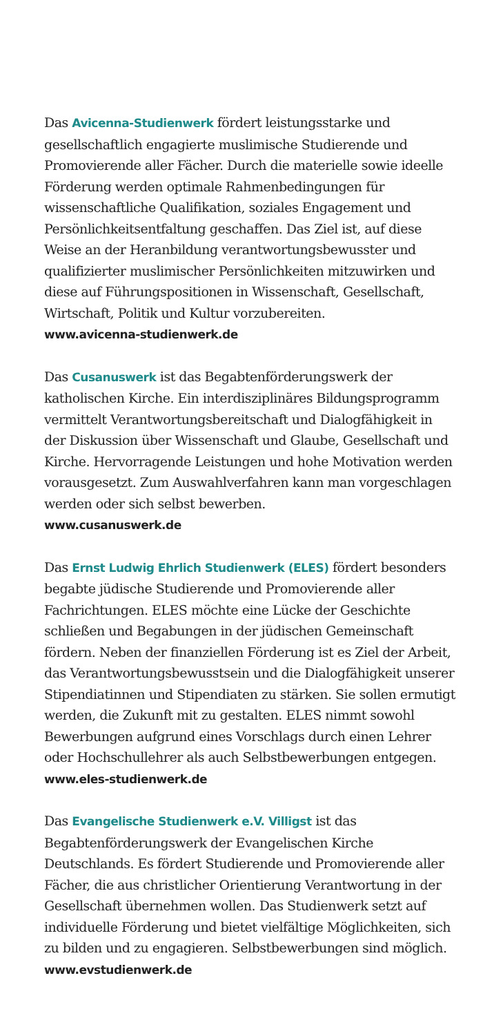Das Avicenna-Studienwerk fördert leistungsstarke und gesellschaftlich engagierte muslimische Studierende und Promovierende aller Fächer. Durch die materielle sowie ideelle Förderung werden optimale Rahmenbedingungen für wissenschaftliche Qualifikation, soziales Engagement und Persönlichkeitsentfaltung geschaffen. Das Ziel ist, auf diese Weise an der Heranbildung verantwortungsbewusster und qualifizierter muslimischer Persönlichkeiten mitzuwirken und diese auf Führungspositionen in Wissenschaft, Gesellschaft, Wirtschaft, Politik und Kultur vorzubereiten.
www.avicenna-studienwerk.de
Das Cusanuswerk ist das Begabtenförderungswerk der katholischen Kirche. Ein interdisziplinäres Bildungsprogramm vermittelt Verantwortungsbereitschaft und Dialogfähigkeit in der Diskussion über Wissenschaft und Glaube, Gesellschaft und Kirche. Hervorragende Leistungen und hohe Motivation werden vorausgesetzt. Zum Auswahlverfahren kann man vorgeschlagen werden oder sich selbst bewerben.
www.cusanuswerk.de
Das Ernst Ludwig Ehrlich Studienwerk (ELES) fördert besonders begabte jüdische Studierende und Promovierende aller Fachrichtungen. ELES möchte eine Lücke der Geschichte schließen und Begabungen in der jüdischen Gemeinschaft fördern. Neben der finanziellen Förderung ist es Ziel der Arbeit, das Verantwortungsbewusstsein und die Dialogfähigkeit unserer Stipendiatinnen und Stipendiaten zu stärken. Sie sollen ermutigt werden, die Zukunft mit zu gestalten. ELES nimmt sowohl Bewerbungen aufgrund eines Vorschlags durch einen Lehrer oder Hochschullehrer als auch Selbstbewerbungen entgegen.
www.eles-studienwerk.de
Das Evangelische Studienwerk e.V. Villigst ist das Begabtenförderungswerk der Evangelischen Kirche Deutschlands. Es fördert Studierende und Promovierende aller Fächer, die aus christlicher Orientierung Verantwortung in der Gesellschaft übernehmen wollen. Das Studienwerk setzt auf individuelle Förderung und bietet vielfältige Möglichkeiten, sich zu bilden und zu engagieren. Selbstbewerbungen sind möglich.
www.evstudienwerk.de